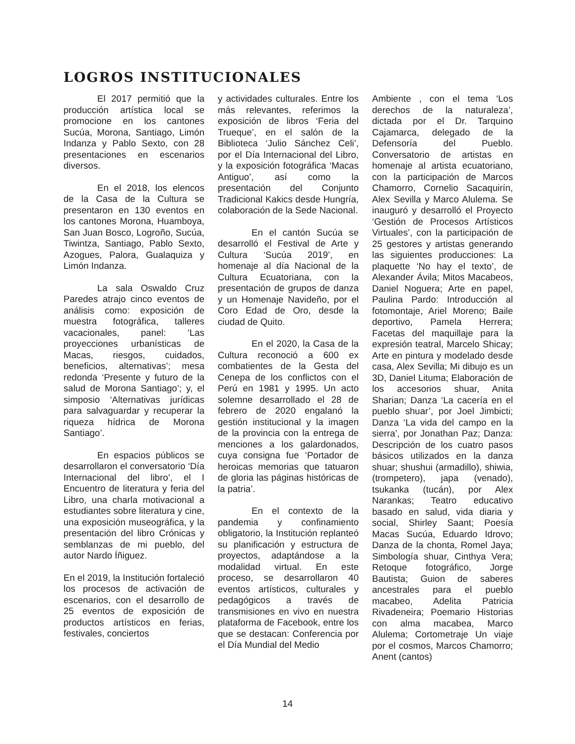LOGROS INSTITUCIONALES
El 2017 permitió que la producción artística local se promocione en los cantones Sucúa, Morona, Santiago, Limón Indanza y Pablo Sexto, con 28 presentaciones en escenarios diversos.
En el 2018, los elencos de la Casa de la Cultura se presentaron en 130 eventos en los cantones Morona, Huamboya, San Juan Bosco, Logroño, Sucúa, Tiwintza, Santiago, Pablo Sexto, Azogues, Palora, Gualaquiza y Limón Indanza.
La sala Oswaldo Cruz Paredes atrajo cinco eventos de análisis como: exposición de muestra fotográfica, talleres vacacionales, panel: ‘Las proyecciones urbanísticas de Macas, riesgos, cuidados, beneficios, alternativas’; mesa redonda ‘Presente y futuro de la salud de Morona Santiago’; y, el simposio ‘Alternativas jurídicas para salvaguardar y recuperar la riqueza hídrica de Morona Santiago’.
En espacios públicos se desarrollaron el conversatorio ‘Día Internacional del libro’, el I Encuentro de literatura y feria del Libro, una charla motivacional a estudiantes sobre literatura y cine, una exposición museográfica, y la presentación del libro Crónicas y semblanzas de mi pueblo, del autor Nardo Íñiguez.
En el 2019, la Institución fortaleció los procesos de activación de escenarios, con el desarrollo de 25 eventos de exposición de productos artísticos en ferias, festivales, conciertos
y actividades culturales. Entre los más relevantes, referimos la exposición de libros ‘Feria del Trueque’, en el salón de la Biblioteca ‘Julio Sánchez Celi’, por el Día Internacional del Libro, y la exposición fotográfica ‘Macas Antiguo’, así como la presentación del Conjunto Tradicional Kakics desde Hungría, colaboración de la Sede Nacional.
En el cantón Sucúa se desarrolló el Festival de Arte y Cultura ‘Sucúa 2019’, en homenaje al día Nacional de la Cultura Ecuatoriana, con la presentación de grupos de danza y un Homenaje Navideño, por el Coro Edad de Oro, desde la ciudad de Quito.
En el 2020, la Casa de la Cultura reconoció a 600 ex combatientes de la Gesta del Cenepa de los conflictos con el Perú en 1981 y 1995. Un acto solemne desarrollado el 28 de febrero de 2020 engalanó la gestión institucional y la imagen de la provincia con la entrega de menciones a los galardonados, cuya consigna fue ‘Portador de heroicas memorias que tatuaron de gloria las páginas históricas de la patria’.
En el contexto de la pandemia y confinamiento obligatorio, la Institución replanteó su planificación y estructura de proyectos, adaptándose a la modalidad virtual. En este proceso, se desarrollaron 40 eventos artísticos, culturales y pedagógicos a través de transmisiones en vivo en nuestra plataforma de Facebook, entre los que se destacan: Conferencia por el Día Mundial del Medio
Ambiente , con el tema ‘Los derechos de la naturaleza’, dictada por el Dr. Tarquino Cajamarca, delegado de la Defensoría del Pueblo. Conversatorio de artistas en homenaje al artista ecuatoriano, con la participación de Marcos Chamorro, Cornelio Sacaquirín, Alex Sevilla y Marco Alulema. Se inauguró y desarrolló el Proyecto ‘Gestión de Procesos Artísticos Virtuales’, con la participación de 25 gestores y artistas generando las siguientes producciones: La plaquette ‘No hay el texto’, de Alexander Ávila; Mitos Macabeos, Daniel Noguera; Arte en papel, Paulina Pardo: Introducción al fotomontaje, Ariel Moreno; Baile deportivo, Pamela Herrera; Facetas del maquillaje para la expresión teatral, Marcelo Shicay; Arte en pintura y modelado desde casa, Alex Sevilla; Mi dibujo es un 3D, Daniel Lituma; Elaboración de los accesorios shuar, Anita Sharian; Danza ‘La cacería en el pueblo shuar’, por Joel Jimbicti; Danza ‘La vida del campo en la sierra’, por Jonathan Paz; Danza: Descripción de los cuatro pasos básicos utilizados en la danza shuar; shushui (armadillo), shiwia, (trompetero), japa (venado), tsukanka (tucán), por Alex Narankas; Teatro educativo basado en salud, vida diaria y social, Shirley Saant; Poesía Macas Sucúa, Eduardo Idrovo; Danza de la chonta, Romel Jaya; Simbología shuar, Cinthya Vera; Retoque fotográfico, Jorge Bautista; Guion de saberes ancestrales para el pueblo macabeo, Adelita Patricia Rivadeneira; Poemario Historias con alma macabea, Marco Alulema; Cortometraje Un viaje por el cosmos, Marcos Chamorro; Anent (cantos)
14